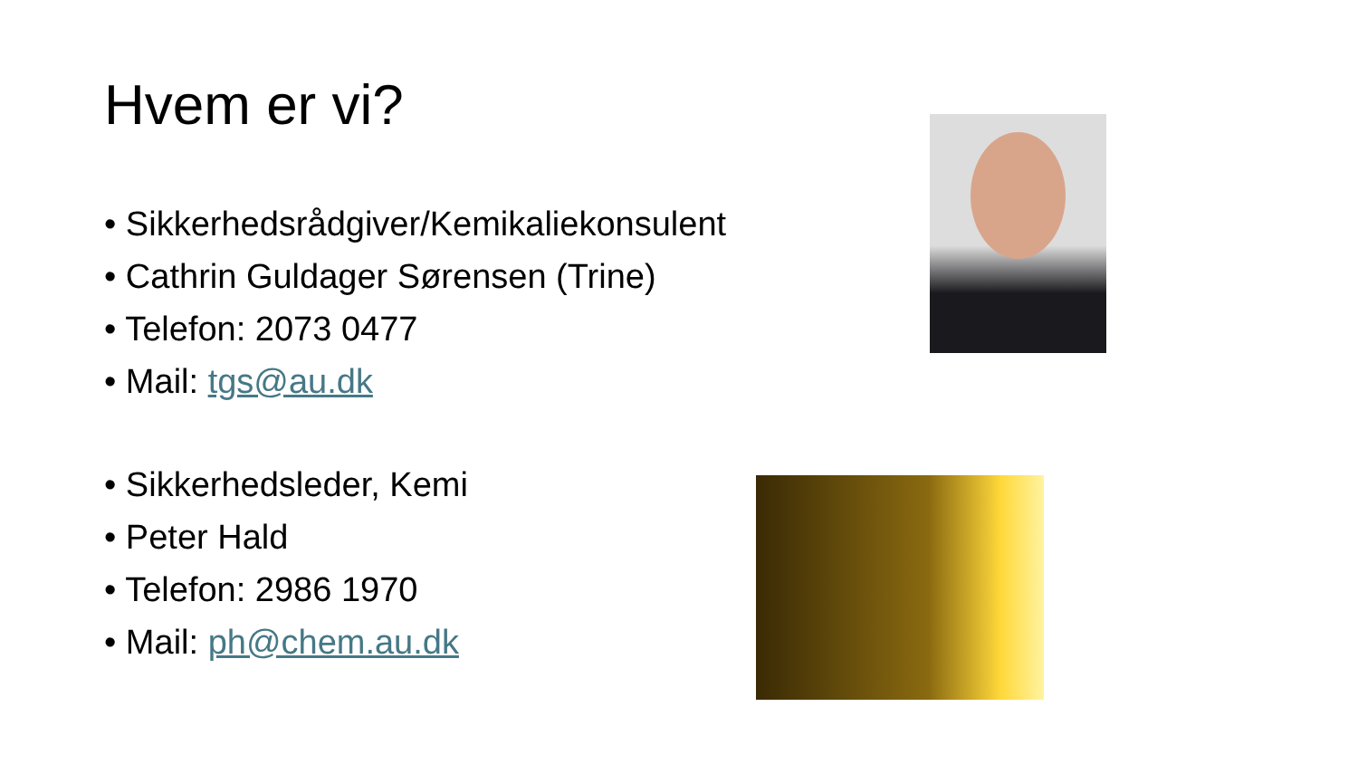Hvem er vi?
• Sikkerhedsrådgiver/Kemikaliekonsulent
• Cathrin Guldager Sørensen (Trine)
• Telefon: 2073 0477
• Mail: tgs@au.dk
• Sikkerhedsleder, Kemi
• Peter Hald
• Telefon: 2986 1970
• Mail: ph@chem.au.dk